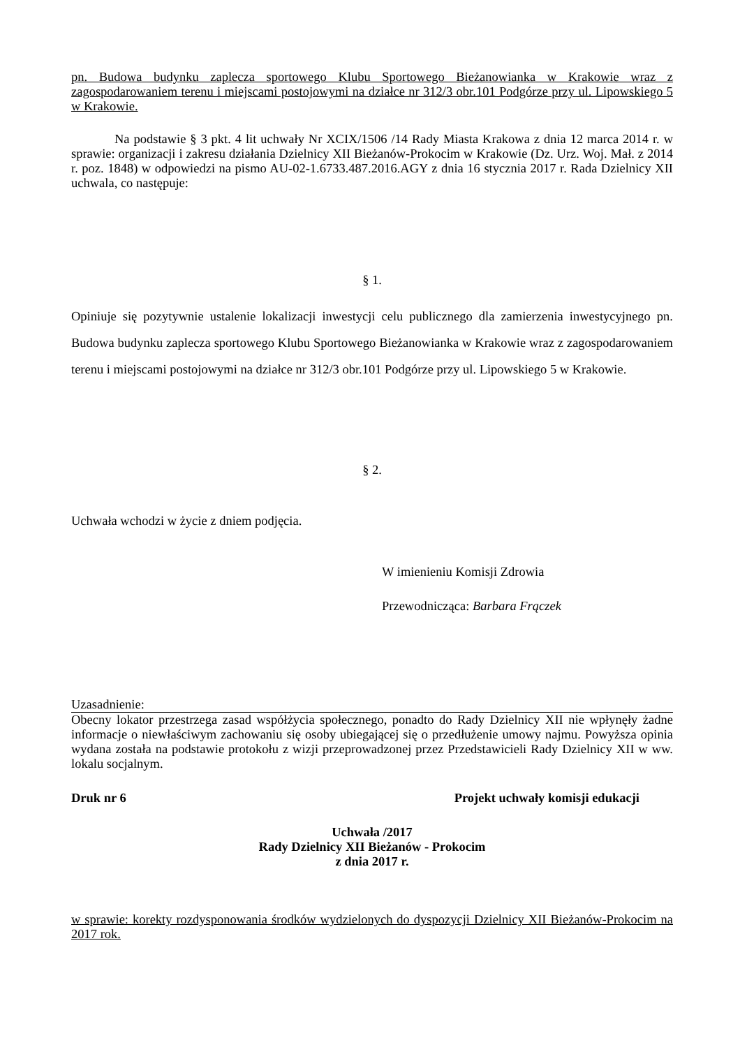pn. Budowa budynku zaplecza sportowego Klubu Sportowego Bieżanowianka w Krakowie wraz z zagospodarowaniem terenu i miejscami postojowymi na działce nr 312/3 obr.101 Podgórze przy ul. Lipowskiego 5 w Krakowie.
Na podstawie § 3 pkt. 4 lit uchwały Nr XCIX/1506 /14 Rady Miasta Krakowa z dnia 12 marca 2014 r. w sprawie: organizacji i zakresu działania Dzielnicy XII Bieżanów-Prokocim w Krakowie (Dz. Urz. Woj. Mał. z 2014 r. poz. 1848) w odpowiedzi na pismo AU-02-1.6733.487.2016.AGY z dnia 16 stycznia 2017 r. Rada Dzielnicy XII uchwala, co następuje:
§ 1.
Opiniuje się pozytywnie ustalenie lokalizacji inwestycji celu publicznego dla zamierzenia inwestycyjnego pn. Budowa budynku zaplecza sportowego Klubu Sportowego Bieżanowianka w Krakowie wraz z zagospodarowaniem terenu i miejscami postojowymi na działce nr 312/3 obr.101 Podgórze przy ul. Lipowskiego 5 w Krakowie.
§ 2.
Uchwała wchodzi w życie z dniem podjęcia.
W imienieniu Komisji Zdrowia
Przewodnicząca: Barbara Frączek
Uzasadnienie:
Obecny lokator przestrzega zasad współżycia społecznego, ponadto do Rady Dzielnicy XII nie wpłynęły żadne informacje o niewłaściwym zachowaniu się osoby ubiegającej się o przedłużenie umowy najmu. Powyższa opinia wydana została na podstawie protokołu z wizji przeprowadzonej przez Przedstawicieli Rady Dzielnicy XII w ww. lokalu socjalnym.
Druk nr 6 Projekt uchwały komisji edukacji
Uchwała /2017
Rady Dzielnicy XII Bieżanów - Prokocim
z dnia 2017 r.
w sprawie: korekty rozdysponowania środków wydzielonych do dyspozycji Dzielnicy XII Bieżanów-Prokocim na 2017 rok.